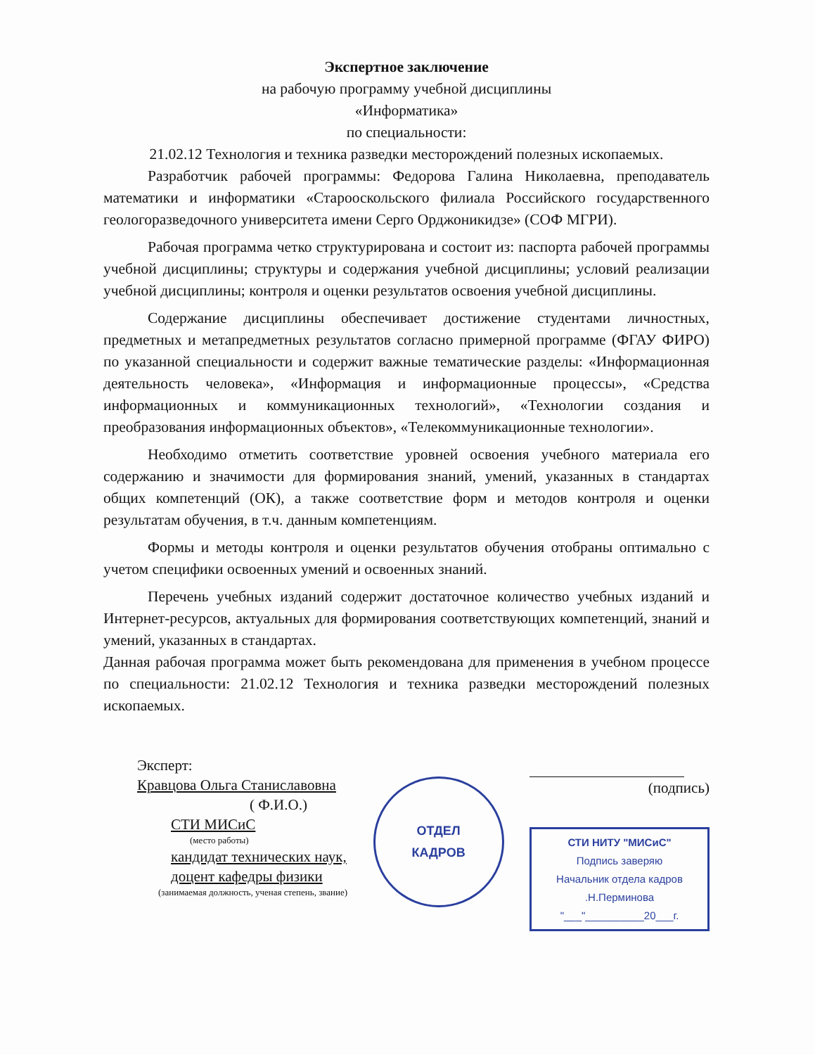Экспертное заключение
на рабочую программу учебной дисциплины
«Информатика»
по специальности:
21.02.12 Технология и техника разведки месторождений полезных ископаемых.
Разработчик рабочей программы: Федорова Галина Николаевна, преподаватель математики и информатики «Старооскольского филиала Российского государственного геологоразведочного университета имени Серго Орджоникидзе» (СОФ МГРИ).
Рабочая программа четко структурирована и состоит из: паспорта рабочей программы учебной дисциплины; структуры и содержания учебной дисциплины; условий реализации учебной дисциплины; контроля и оценки результатов освоения учебной дисциплины.
Содержание дисциплины обеспечивает достижение студентами личностных, предметных и метапредметных результатов согласно примерной программе (ФГАУ ФИРО) по указанной специальности и содержит важные тематические разделы: «Информационная деятельность человека», «Информация и информационные процессы», «Средства информационных и коммуникационных технологий», «Технологии создания и преобразования информационных объектов», «Телекоммуникационные технологии».
Необходимо отметить соответствие уровней освоения учебного материала его содержанию и значимости для формирования знаний, умений, указанных в стандартах общих компетенций (ОК), а также соответствие форм и методов контроля и оценки результатам обучения, в т.ч. данным компетенциям.
Формы и методы контроля и оценки результатов обучения отобраны оптимально с учетом специфики освоенных умений и освоенных знаний.
Перечень учебных изданий содержит достаточное количество учебных изданий и Интернет-ресурсов, актуальных для формирования соответствующих компетенций, знаний и умений, указанных в стандартах.
Данная рабочая программа может быть рекомендована для применения в учебном процессе по специальности: 21.02.12 Технология и техника разведки месторождений полезных ископаемых.
Эксперт:
Кравцова Ольга Станиславовна
( Ф.И.О.)
СТИ МИСиС
(место работы)
кандидат технических наук,
доцент кафедры физики
(занимаемая должность, ученая степень, звание)
ОТДЕЛ
КАДРОВ
(подпись)
СТИ НИТУ "МИСиС"
Подпись заверяю
Начальник отдела кадров
.Н.Перминова
"___"__________20___г.